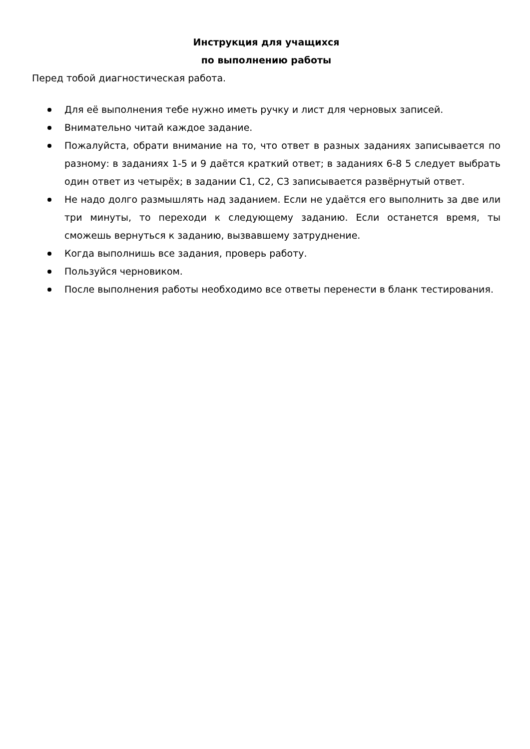Инструкция для учащихся
по выполнению работы
Перед тобой диагностическая работа.
Для её выполнения тебе нужно иметь ручку и лист для черновых записей.
Внимательно читай каждое задание.
Пожалуйста, обрати внимание на то, что ответ в разных заданиях записывается по разному: в заданиях 1-5 и 9 даётся краткий ответ; в заданиях 6-8 5 следует выбрать один ответ из четырёх; в задании С1, С2, С3 записывается развёрнутый ответ.
Не надо долго размышлять над заданием. Если не удаётся его выполнить за две или три минуты, то переходи к следующему заданию. Если останется время, ты сможешь вернуться к заданию, вызвавшему затруднение.
Когда выполнишь все задания, проверь работу.
Пользуйся черновиком.
После выполнения работы необходимо все ответы перенести в бланк тестирования.